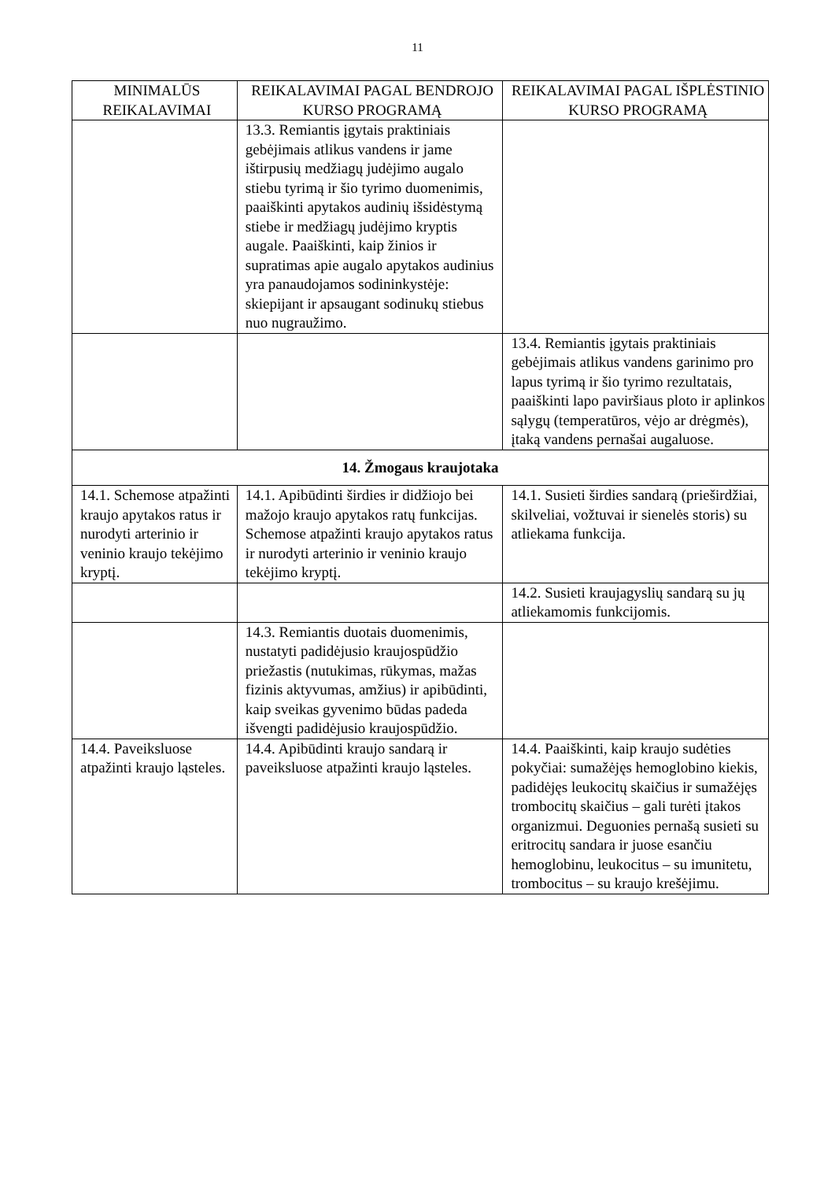11
| MINIMALŪS REIKALAVIMAI | REIKALAVIMAI PAGAL BENDROJO KURSO PROGRAMĄ | REIKALAVIMAI PAGAL IŠPLĖSTINIO KURSO PROGRAMĄ |
| --- | --- | --- |
| | 13.3. Remiantis įgytais praktiniais gebėjimais atlikus vandens ir jame ištirpusių medžiagų judėjimo augalo stiebu tyrimą ir šio tyrimo duomenimis, paaiškinti apytakos audinių išsidėstymą stiebe ir medžiagų judėjimo kryptis augale. Paaiškinti, kaip žinios ir supratimas apie augalo apytakos audinius yra panaudojamos sodininkystėje: skiepijant ir apsaugant sodinukų stiebus nuo nugraužimo. | |
| | | 13.4. Remiantis įgytais praktiniais gebėjimais atlikus vandens garinimo pro lapus tyrimą ir šio tyrimo rezultatais, paaiškinti lapo paviršiaus ploto ir aplinkos sąlygų (temperatūros, vėjo ar drėgmės), įtaką vandens pernašai augaluose. |
| 14. Žmogaus kraujotaka | | |
| 14.1. Schemose atpažinti kraujo apytakos ratus ir nurodyti arterinio ir veninio kraujo tekėjimo kryptį. | 14.1. Apibūdinti širdies ir didžiojo bei mažojo kraujo apytakos ratų funkcijas. Schemose atpažinti kraujo apytakos ratus ir nurodyti arterinio ir veninio kraujo tekėjimo kryptį. | 14.1. Susieti širdies sandarą (prieširdžiai, skilveliai, vožtuvai ir sienelės storis) su atliekama funkcija. |
| | | 14.2. Susieti kraujagyslių sandarą su jų atliekamomis funkcijomis. |
| | 14.3. Remiantis duotais duomenimis, nustatyti padidėjusio kraujospūdžio priežastis (nutukimas, rūkymas, mažas fizinis aktyvumas, amžius) ir apibūdinti, kaip sveikas gyvenimo būdas padeda išvengti padidėjusio kraujospūdžio. | |
| 14.4. Paveiksluose atpažinti kraujo ląsteles. | 14.4. Apibūdinti kraujo sandarą ir paveiksluose atpažinti kraujo ląsteles. | 14.4. Paaiškinti, kaip kraujo sudėties pokyčiai: sumažėjęs hemoglobino kiekis, padidėjęs leukocitų skaičius ir sumažėjęs trombocitų skaičius – gali turėti įtakos organizmui. Deguonies pernašą susieti su eritrocitų sandara ir juose esančiu hemoglobinu, leukocitus – su imunitetu, trombocitus – su kraujo krešėjimu. |